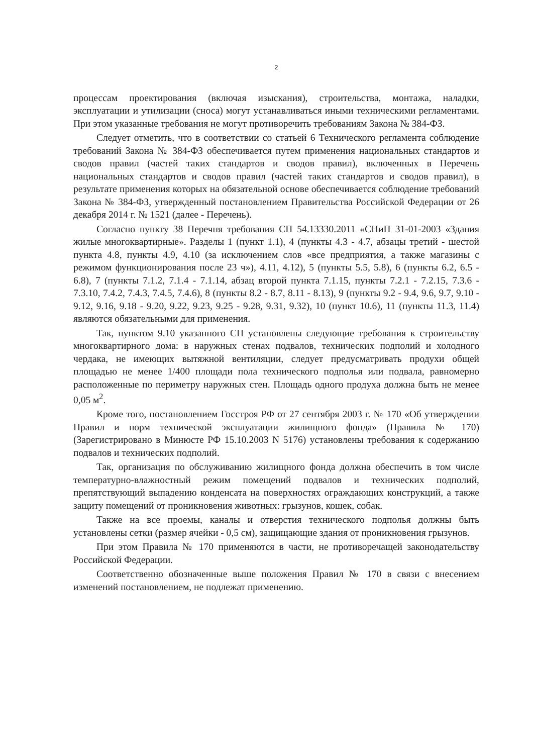2
процессам проектирования (включая изыскания), строительства, монтажа, наладки, эксплуатации и утилизации (сноса) могут устанавливаться иными техническими регламентами. При этом указанные требования не могут противоречить требованиям Закона № 384-ФЗ.
Следует отметить, что в соответствии со статьей 6 Технического регламента соблюдение требований Закона № 384-ФЗ обеспечивается путем применения национальных стандартов и сводов правил (частей таких стандартов и сводов правил), включенных в Перечень национальных стандартов и сводов правил (частей таких стандартов и сводов правил), в результате применения которых на обязательной основе обеспечивается соблюдение требований Закона № 384-ФЗ, утвержденный постановлением Правительства Российской Федерации от 26 декабря 2014 г. № 1521 (далее - Перечень).
Согласно пункту 38 Перечня требования СП 54.13330.2011 «СНиП 31-01-2003 «Здания жилые многоквартирные». Разделы 1 (пункт 1.1), 4 (пункты 4.3 - 4.7, абзацы третий - шестой пункта 4.8, пункты 4.9, 4.10 (за исключением слов «все предприятия, а также магазины с режимом функционирования после 23 ч»), 4.11, 4.12), 5 (пункты 5.5, 5.8), 6 (пункты 6.2, 6.5 - 6.8), 7 (пункты 7.1.2, 7.1.4 - 7.1.14, абзац второй пункта 7.1.15, пункты 7.2.1 - 7.2.15, 7.3.6 - 7.3.10, 7.4.2, 7.4.3, 7.4.5, 7.4.6), 8 (пункты 8.2 - 8.7, 8.11 - 8.13), 9 (пункты 9.2 - 9.4, 9.6, 9.7, 9.10 - 9.12, 9.16, 9.18 - 9.20, 9.22, 9.23, 9.25 - 9.28, 9.31, 9.32), 10 (пункт 10.6), 11 (пункты 11.3, 11.4) являются обязательными для применения.
Так, пунктом 9.10 указанного СП установлены следующие требования к строительству многоквартирного дома: в наружных стенах подвалов, технических подполий и холодного чердака, не имеющих вытяжной вентиляции, следует предусматривать продухи общей площадью не менее 1/400 площади пола технического подполья или подвала, равномерно расположенные по периметру наружных стен. Площадь одного продуха должна быть не менее 0,05 м<sup>2</sup>.
Кроме того, постановлением Госстроя РФ от 27 сентября 2003 г. № 170 «Об утверждении Правил и норм технической эксплуатации жилищного фонда» (Правила № 170) (Зарегистрировано в Минюсте РФ 15.10.2003 N 5176) установлены требования к содержанию подвалов и технических подполий.
Так, организация по обслуживанию жилищного фонда должна обеспечить в том числе температурно-влажностный режим помещений подвалов и технических подполий, препятствующий выпадению конденсата на поверхностях ограждающих конструкций, а также защиту помещений от проникновения животных: грызунов, кошек, собак.
Также на все проемы, каналы и отверстия технического подполья должны быть установлены сетки (размер ячейки - 0,5 см), защищающие здания от проникновения грызунов.
При этом Правила № 170 применяются в части, не противоречащей законодательству Российской Федерации.
Соответственно обозначенные выше положения Правил № 170 в связи с внесением изменений постановлением, не подлежат применению.